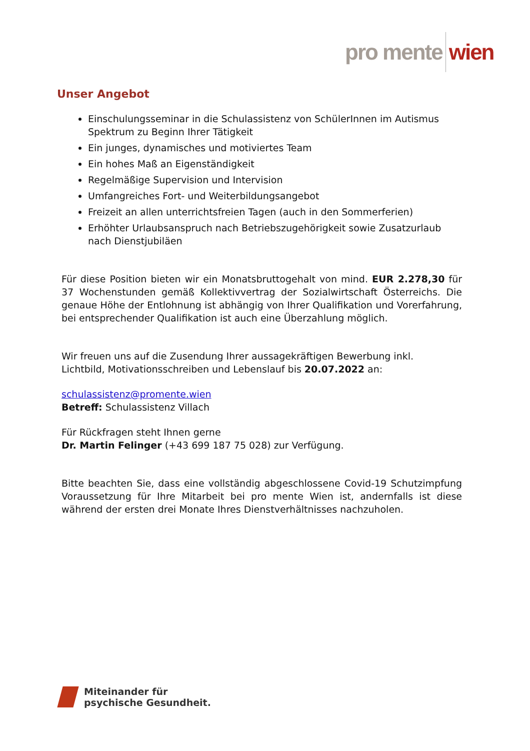pro mente wien
Unser Angebot
Einschulungsseminar in die Schulassistenz von SchülerInnen im Autismus Spek­trum zu Beginn Ihrer Tätigkeit
Ein junges, dynamisches und motiviertes Team
Ein hohes Maß an Eigenständigkeit
Regelmäßige Supervision und Intervision
Umfangreiches Fort- und Weiterbildungsangebot
Freizeit an allen unterrichtsfreien Tagen (auch in den Sommerferien)
Erhöhter Urlaubsanspruch nach Betriebszugehörigkeit sowie Zusatzurlaub nach Dienstjubiläen
Für diese Position bieten wir ein Monatsbruttogehalt von mind. EUR 2.278,30 für 37 Wochenstunden gemäß Kollektivvertrag der Sozialwirtschaft Österreichs. Die genaue Höhe der Entlohnung ist abhängig von Ihrer Qualifikation und Vorerfahrung, bei entsprechender Qualifikation ist auch eine Überzahlung möglich.
Wir freuen uns auf die Zusendung Ihrer aussagekräftigen Bewerbung inkl.
Lichtbild, Motivationsschreiben und Lebenslauf bis 20.07.2022 an:
schulassistenz@promente.wien
Betreff: Schulassistenz Villach
Für Rückfragen steht Ihnen gerne
Dr. Martin Felinger (+43 699 187 75 028) zur Verfügung.
Bitte beachten Sie, dass eine vollständig abgeschlossene Covid-19 Schutzimpfung Voraussetzung für Ihre Mitarbeit bei pro mente Wien ist, andernfalls ist diese während der ersten drei Monate Ihres Dienstverhältnisses nachzuholen.
Miteinander für
psychische Gesundheit.